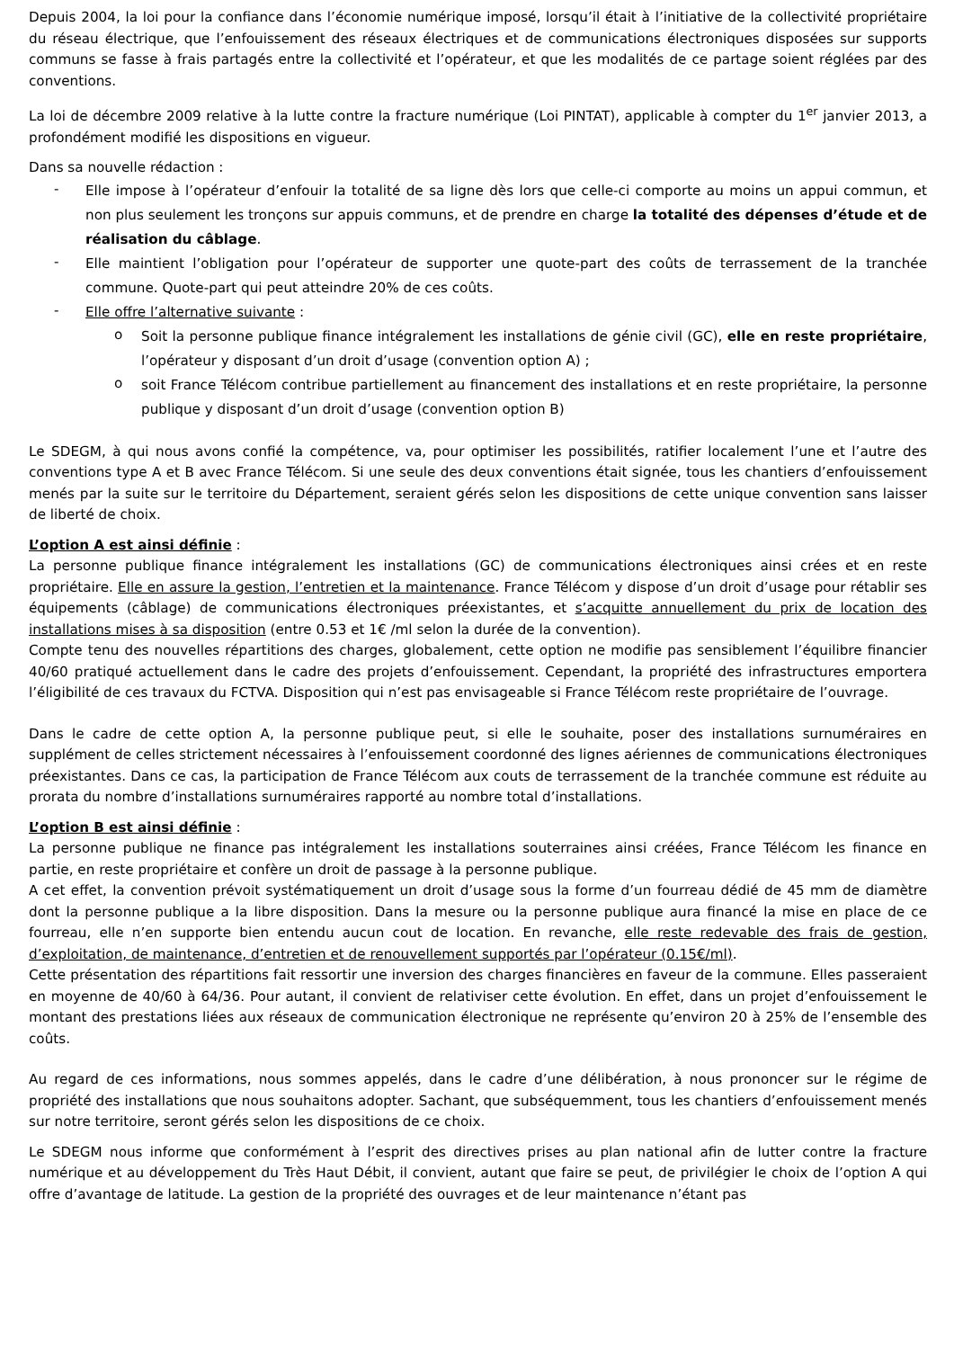Depuis 2004, la loi pour la confiance dans l’économie numérique imposé, lorsqu’il était à l’initiative de la collectivité propriétaire du réseau électrique, que l’enfouissement des réseaux électriques et de communications électroniques disposées sur supports communs se fasse à frais partagés entre la collectivité et l’opérateur, et que les modalités de ce partage soient réglées par des conventions.
La loi de décembre 2009 relative à la lutte contre la fracture numérique (Loi PINTAT), applicable à compter du 1<sup>er</sup> janvier 2013, a profondément modifié les dispositions en vigueur.
Dans sa nouvelle rédaction :
- Elle impose à l’opérateur d’enfouir la totalité de sa ligne dès lors que celle-ci comporte au moins un appui commun, et non plus seulement les tronçons sur appuis communs, et de prendre en charge la totalité des dépenses d’étude et de réalisation du câblage.
- Elle maintient l’obligation pour l’opérateur de supporter une quote-part des coûts de terrassement de la tranchée commune. Quote-part qui peut atteindre 20% de ces coûts.
- Elle offre l’alternative suivante :
o Soit la personne publique finance intégralement les installations de génie civil (GC), elle en reste propriétaire, l’opérateur y disposant d’un droit d’usage (convention option A) ;
o soit France Télécom contribue partiellement au financement des installations et en reste propriétaire, la personne publique y disposant d’un droit d’usage (convention option B)
Le SDEGM, à qui nous avons confié la compétence, va, pour optimiser les possibilités, ratifier localement l’une et l’autre des conventions type A et B avec France Télécom. Si une seule des deux conventions était signée, tous les chantiers d’enfouissement menés par la suite sur le territoire du Département, seraient gérés selon les dispositions de cette unique convention sans laisser de liberté de choix.
L’option A est ainsi définie :
La personne publique finance intégralement les installations (GC) de communications électroniques ainsi crées et en reste propriétaire. Elle en assure la gestion, l’entretien et la maintenance. France Télécom y dispose d’un droit d’usage pour rétablir ses équipements (câblage) de communications électroniques préexistantes, et s’acquitte annuellement du prix de location des installations mises à sa disposition (entre 0.53 et 1€ /ml selon la durée de la convention).
Compte tenu des nouvelles répartitions des charges, globalement, cette option ne modifie pas sensiblement l’équilibre financier 40/60 pratiqué actuellement dans le cadre des projets d’enfouissement. Cependant, la propriété des infrastructures emportera l’éligibilité de ces travaux du FCTVA. Disposition qui n’est pas envisageable si France Télécom reste propriétaire de l’ouvrage.
Dans le cadre de cette option A, la personne publique peut, si elle le souhaite, poser des installations surnuméraires en supplément de celles strictement nécessaires à l’enfouissement coordonné des lignes aériennes de communications électroniques préexistantes. Dans ce cas, la participation de France Télécom aux couts de terrassement de la tranchée commune est réduite au prorata du nombre d’installations surnuméraires rapporté au nombre total d’installations.
L’option B est ainsi définie :
La personne publique ne finance pas intégralement les installations souterraines ainsi créées, France Télécom les finance en partie, en reste propriétaire et confère un droit de passage à la personne publique.
A cet effet, la convention prévoit systématiquement un droit d’usage sous la forme d’un fourreau dédié de 45 mm de diamètre dont la personne publique a la libre disposition. Dans la mesure ou la personne publique aura financé la mise en place de ce fourreau, elle n’en supporte bien entendu aucun cout de location. En revanche, elle reste redevable des frais de gestion, d’exploitation, de maintenance, d’entretien et de renouvellement supportés par l’opérateur (0.15€/ml).
Cette présentation des répartitions fait ressortir une inversion des charges financières en faveur de la commune. Elles passeraient en moyenne de 40/60 à 64/36. Pour autant, il convient de relativiser cette évolution. En effet, dans un projet d’enfouissement le montant des prestations liées aux réseaux de communication électronique ne représente qu’environ 20 à 25% de l’ensemble des coûts.
Au regard de ces informations, nous sommes appelés, dans le cadre d’une délibération, à nous prononcer sur le régime de propriété des installations que nous souhaitons adopter. Sachant, que subséquemment, tous les chantiers d’enfouissement menés sur notre territoire, seront gérés selon les dispositions de ce choix.
Le SDEGM nous informe que conformément à l’esprit des directives prises au plan national afin de lutter contre la fracture numérique et au développement du Très Haut Débit, il convient, autant que faire se peut, de privilégier le choix de l’option A qui offre d’avantage de latitude. La gestion de la propriété des ouvrages et de leur maintenance n’étant pas